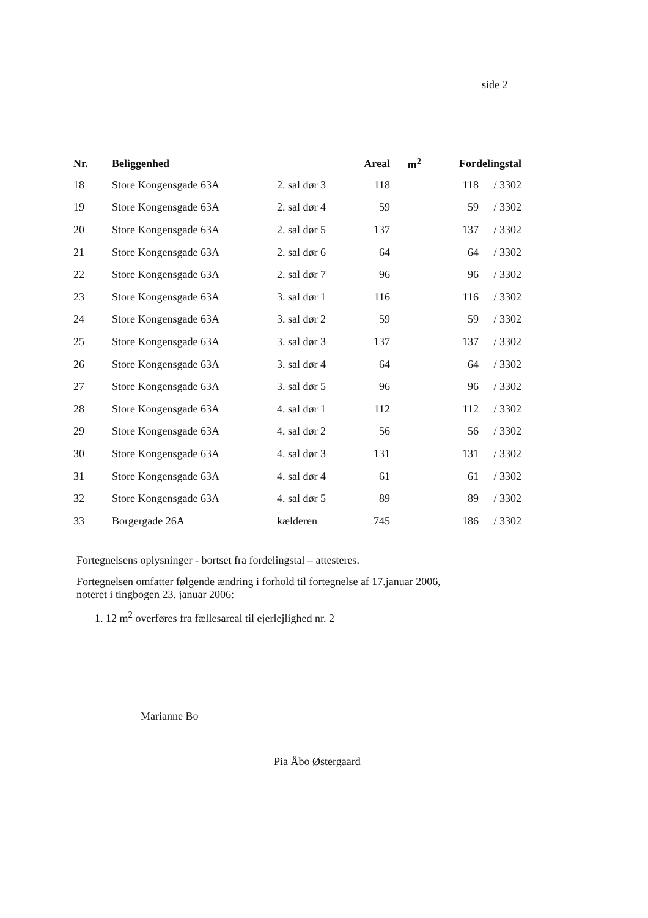side 2
| Nr. | Beliggenhed | | Areal | m<sup>2</sup> | Fordelingstal | |
| --- | --- | --- | --- | --- | --- | --- |
| 18 | Store Kongensgade 63A | 2. sal dør 3 | 118 | | 118 | / 3302 |
| 19 | Store Kongensgade 63A | 2. sal dør 4 | 59 | | 59 | / 3302 |
| 20 | Store Kongensgade 63A | 2. sal dør 5 | 137 | | 137 | / 3302 |
| 21 | Store Kongensgade 63A | 2. sal dør 6 | 64 | | 64 | / 3302 |
| 22 | Store Kongensgade 63A | 2. sal dør 7 | 96 | | 96 | / 3302 |
| 23 | Store Kongensgade 63A | 3. sal dør 1 | 116 | | 116 | / 3302 |
| 24 | Store Kongensgade 63A | 3. sal dør 2 | 59 | | 59 | / 3302 |
| 25 | Store Kongensgade 63A | 3. sal dør 3 | 137 | | 137 | / 3302 |
| 26 | Store Kongensgade 63A | 3. sal dør 4 | 64 | | 64 | / 3302 |
| 27 | Store Kongensgade 63A | 3. sal dør 5 | 96 | | 96 | / 3302 |
| 28 | Store Kongensgade 63A | 4. sal dør 1 | 112 | | 112 | / 3302 |
| 29 | Store Kongensgade 63A | 4. sal dør 2 | 56 | | 56 | / 3302 |
| 30 | Store Kongensgade 63A | 4. sal dør 3 | 131 | | 131 | / 3302 |
| 31 | Store Kongensgade 63A | 4. sal dør 4 | 61 | | 61 | / 3302 |
| 32 | Store Kongensgade 63A | 4. sal dør 5 | 89 | | 89 | / 3302 |
| 33 | Borgergade 26A | kælderen | 745 | | 186 | / 3302 |
Fortegnelsens oplysninger - bortset fra fordelingstal – attesteres.
Fortegnelsen omfatter følgende ændring i forhold til fortegnelse af 17.januar 2006, noteret i tingbogen 23. januar 2006:
1. 12 m<sup>2</sup> overføres fra fællesareal til ejerlejlighed nr. 2
Marianne Bo
Pia Åbo Østergaard